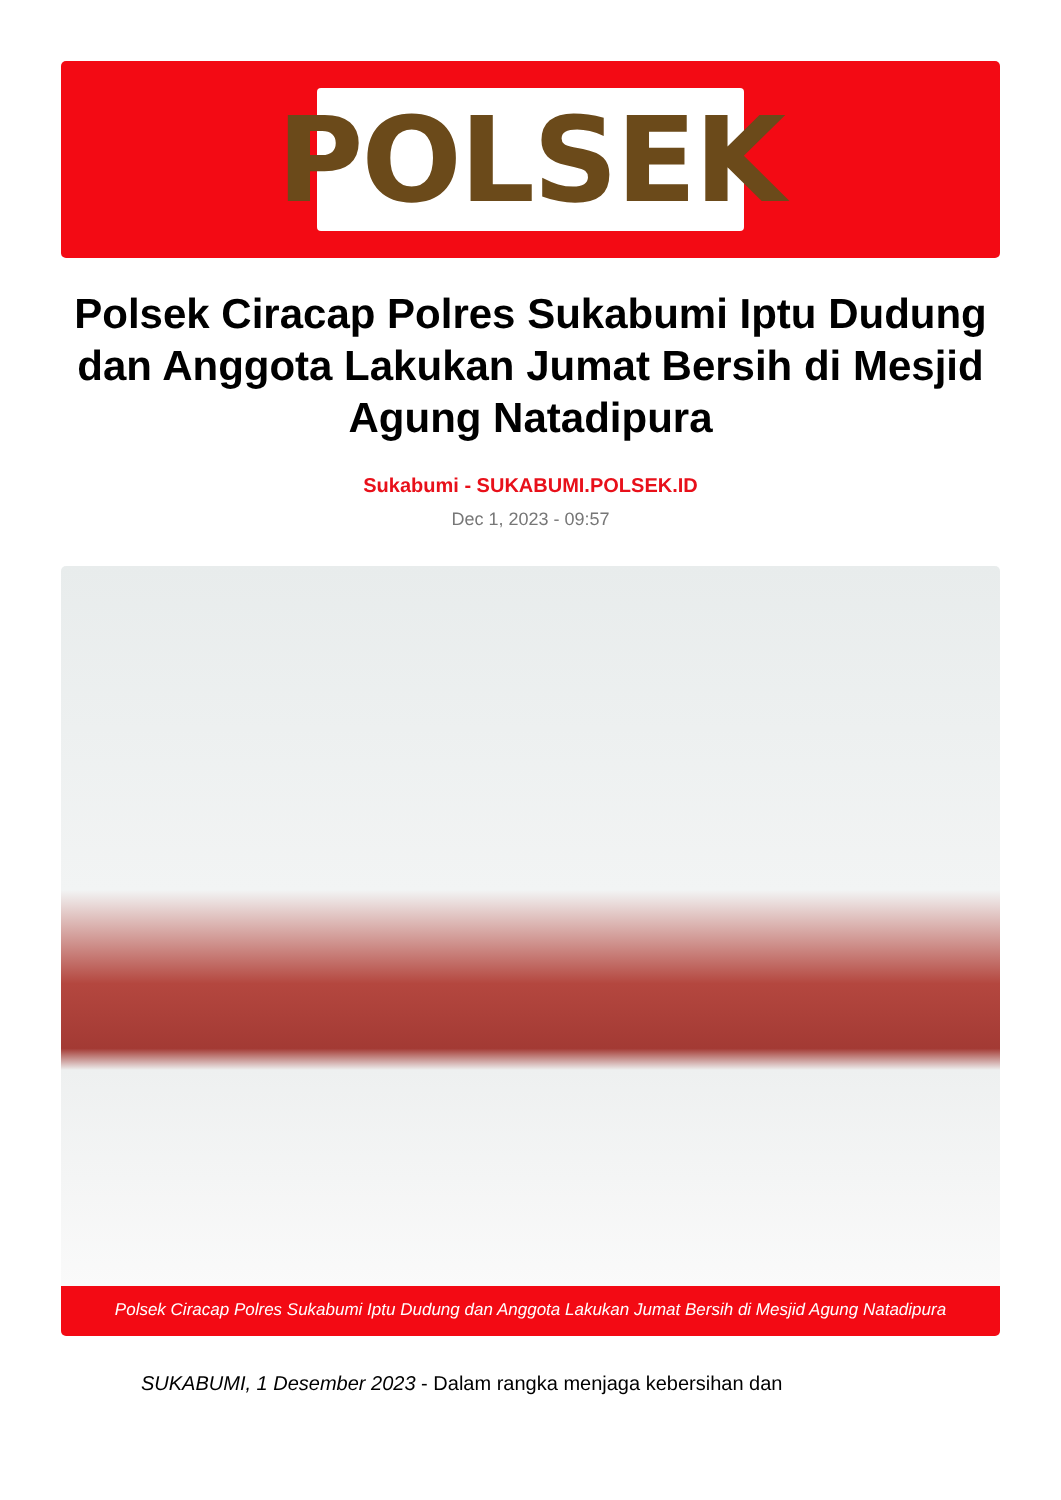POLSEK
Polsek Ciracap Polres Sukabumi Iptu Dudung dan Anggota Lakukan Jumat Bersih di Mesjid Agung Natadipura
Sukabumi - SUKABUMI.POLSEK.ID
Dec 1, 2023 - 09:57
Polsek Ciracap Polres Sukabumi Iptu Dudung dan Anggota Lakukan Jumat Bersih di Mesjid Agung Natadipura
SUKABUMI, 1 Desember 2023 - Dalam rangka menjaga kebersihan dan